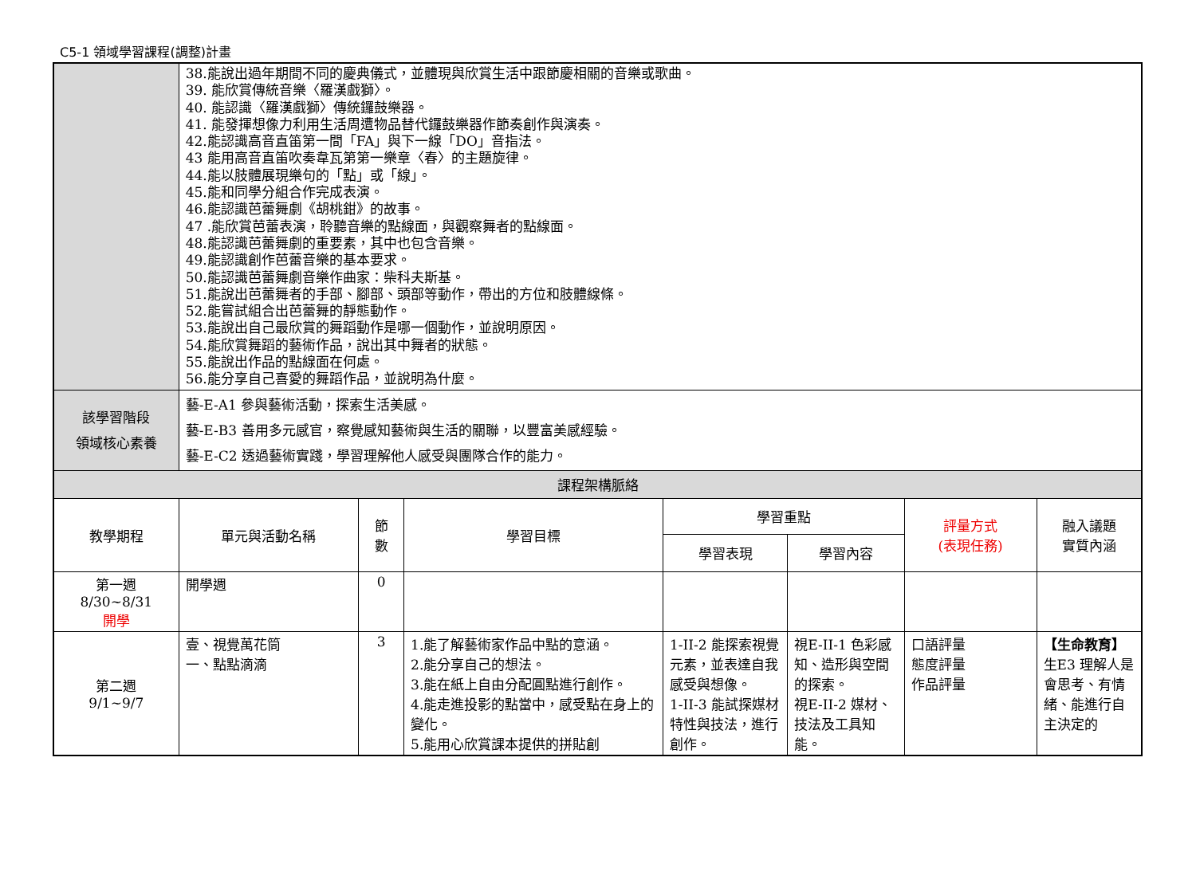C5-1 領域學習課程(調整)計畫
| | 38.能說出過年期間不同的慶典儀式，並體現與欣賞生活中跟節慶相關的音樂或歌曲。 39. 能欣賞傳統音樂〈羅漢戲獅〉。 40. 能認識〈羅漢戲獅〉傳統鑼鼓樂器。 41. 能發揮想像力利用生活周遭物品替代鑼鼓樂器作節奏創作與演奏。 42.能認識高音直笛第一間「FA」與下一線「DO」音指法。 43 能用高音直笛吹奏韋瓦第第一樂章〈春〉的主題旋律。 44.能以肢體展現樂句的「點」或「線」。 45.能和同學分組合作完成表演。 46.能認識芭蕾舞劇《胡桃鉗》的故事。 47 .能欣賞芭蕾表演，聆聽音樂的點線面，與觀察舞者的點線面。 48.能認識芭蕾舞劇的重要素，其中也包含音樂。 49.能認識創作芭蕾音樂的基本要求。 50.能認識芭蕾舞劇音樂作曲家：柴科夫斯基。 51.能說出芭蕾舞者的手部、腳部、頭部等動作，帶出的方位和肢體線條。 52.能嘗試組合出芭蕾舞的靜態動作。 53.能說出自己最欣賞的舞蹈動作是哪一個動作，並說明原因。 54.能欣賞舞蹈的藝術作品，說出其中舞者的狀態。 55.能說出作品的點線面在何處。 56.能分享自己喜愛的舞蹈作品，並說明為什麼。 | | | | | | |
| 該學習階段 領域核心素養 | 藝-E-A1 參與藝術活動，探索生活美感。 藝-E-B3 善用多元感官，察覺感知藝術與生活的關聯，以豐富美感經驗。 藝-E-C2 透過藝術實踐，學習理解他人感受與團隊合作的能力。 | | | | | | |
| 課程架構脈絡 | | | | | | | |
| 教學期程 | 單元與活動名稱 | 節 數 | 學習目標 | 學習重點 | | 評量方式 (表現任務) | 融入議題 實質內涵 |
| | | | | 學習表現 | 學習內容 | | |
| 第一週 8/30~8/31 開學 | 開學週 | 0 | | | | | |
| 第二週 9/1~9/7 | 壹、視覺萬花筒 一、點點滴滴 | 3 | 1.能了解藝術家作品中點的意涵。 2.能分享自己的想法。 3.能在紙上自由分配圓點進行創作。 4.能走進投影的點當中，感受點在身上的變化。 5.能用心欣賞課本提供的拼貼創 | 1-II-2 能探索視覺元素，並表達自我感受與想像。 1-II-3 能試探媒材特性與技法，進行創作。 | 視E-II-1 色彩感知、造形與空間的探索。 視E-II-2 媒材、技法及工具知能。 | 口語評量 態度評量 作品評量 | 【生命教育】 生E3 理解人是會思考、有情緒、能進行自主決定的 |